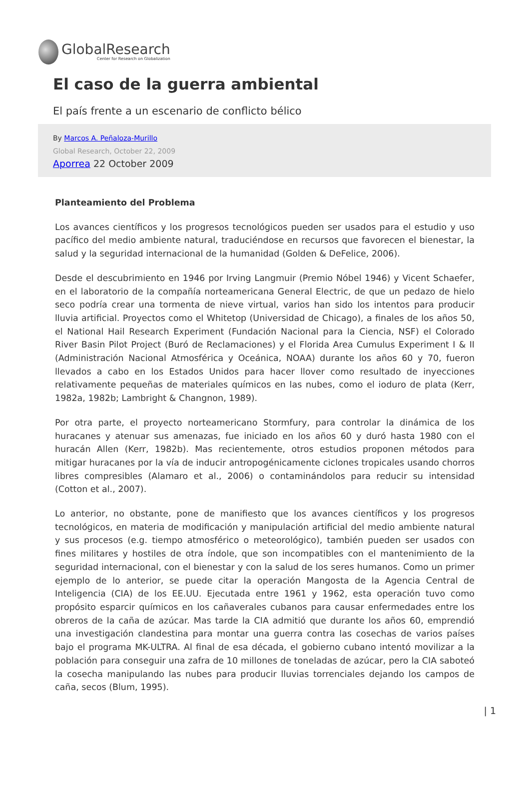GlobalResearch
Center for Research on Globalization
El caso de la guerra ambiental
El país frente a un escenario de conflicto bélico
By Marcos A. Peñaloza-Murillo
Global Research, October 22, 2009
Aporrea 22 October 2009
Planteamiento del Problema
Los avances científicos y los progresos tecnológicos pueden ser usados para el estudio y uso pacífico del medio ambiente natural, traduciéndose en recursos que favorecen el bienestar, la salud y la seguridad internacional de la humanidad (Golden & DeFelice, 2006).
Desde el descubrimiento en 1946 por Irving Langmuir (Premio Nóbel 1946) y Vicent Schaefer, en el laboratorio de la compañía norteamericana General Electric, de que un pedazo de hielo seco podría crear una tormenta de nieve virtual, varios han sido los intentos para producir lluvia artificial. Proyectos como el Whitetop (Universidad de Chicago), a finales de los años 50, el National Hail Research Experiment (Fundación Nacional para la Ciencia, NSF) el Colorado River Basin Pilot Project (Buró de Reclamaciones) y el Florida Area Cumulus Experiment I & II (Administración Nacional Atmosférica y Oceánica, NOAA) durante los años 60 y 70, fueron llevados a cabo en los Estados Unidos para hacer llover como resultado de inyecciones relativamente pequeñas de materiales químicos en las nubes, como el ioduro de plata (Kerr, 1982a, 1982b; Lambright & Changnon, 1989).
Por otra parte, el proyecto norteamericano Stormfury, para controlar la dinámica de los huracanes y atenuar sus amenazas, fue iniciado en los años 60 y duró hasta 1980 con el huracán Allen (Kerr, 1982b). Mas recientemente, otros estudios proponen métodos para mitigar huracanes por la vía de inducir antropogénicamente ciclones tropicales usando chorros libres compresibles (Alamaro et al., 2006) o contaminándolos para reducir su intensidad (Cotton et al., 2007).
Lo anterior, no obstante, pone de manifiesto que los avances científicos y los progresos tecnológicos, en materia de modificación y manipulación artificial del medio ambiente natural y sus procesos (e.g. tiempo atmosférico o meteorológico), también pueden ser usados con fines militares y hostiles de otra índole, que son incompatibles con el mantenimiento de la seguridad internacional, con el bienestar y con la salud de los seres humanos. Como un primer ejemplo de lo anterior, se puede citar la operación Mangosta de la Agencia Central de Inteligencia (CIA) de los EE.UU. Ejecutada entre 1961 y 1962, esta operación tuvo como propósito esparcir químicos en los cañaverales cubanos para causar enfermedades entre los obreros de la caña de azúcar. Mas tarde la CIA admitió que durante los años 60, emprendió una investigación clandestina para montar una guerra contra las cosechas de varios países bajo el programa MK-ULTRA. Al final de esa década, el gobierno cubano intentó movilizar a la población para conseguir una zafra de 10 millones de toneladas de azúcar, pero la CIA saboteó la cosecha manipulando las nubes para producir lluvias torrenciales dejando los campos de caña, secos (Blum, 1995).
| 1